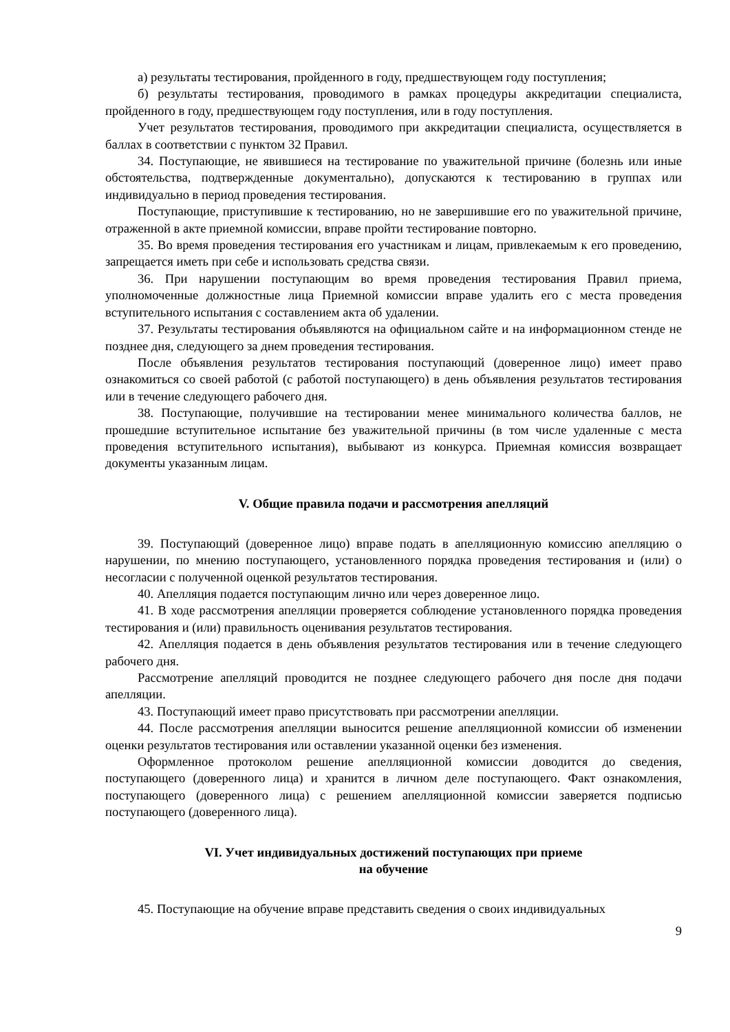а) результаты тестирования, пройденного в году, предшествующем году поступления;
б) результаты тестирования, проводимого в рамках процедуры аккредитации специалиста, пройденного в году, предшествующем году поступления, или в году поступления.
Учет результатов тестирования, проводимого при аккредитации специалиста, осуществляется в баллах в соответствии с пунктом 32 Правил.
34. Поступающие, не явившиеся на тестирование по уважительной причине (болезнь или иные обстоятельства, подтвержденные документально), допускаются к тестированию в группах или индивидуально в период проведения тестирования.
Поступающие, приступившие к тестированию, но не завершившие его по уважительной причине, отраженной в акте приемной комиссии, вправе пройти тестирование повторно.
35. Во время проведения тестирования его участникам и лицам, привлекаемым к его проведению, запрещается иметь при себе и использовать средства связи.
36. При нарушении поступающим во время проведения тестирования Правил приема, уполномоченные должностные лица Приемной комиссии вправе удалить его с места проведения вступительного испытания с составлением акта об удалении.
37. Результаты тестирования объявляются на официальном сайте и на информационном стенде не позднее дня, следующего за днем проведения тестирования.
После объявления результатов тестирования поступающий (доверенное лицо) имеет право ознакомиться со своей работой (с работой поступающего) в день объявления результатов тестирования или в течение следующего рабочего дня.
38. Поступающие, получившие на тестировании менее минимального количества баллов, не прошедшие вступительное испытание без уважительной причины (в том числе удаленные с места проведения вступительного испытания), выбывают из конкурса. Приемная комиссия возвращает документы указанным лицам.
V. Общие правила подачи и рассмотрения апелляций
39. Поступающий (доверенное лицо) вправе подать в апелляционную комиссию апелляцию о нарушении, по мнению поступающего, установленного порядка проведения тестирования и (или) о несогласии с полученной оценкой результатов тестирования.
40. Апелляция подается поступающим лично или через доверенное лицо.
41. В ходе рассмотрения апелляции проверяется соблюдение установленного порядка проведения тестирования и (или) правильность оценивания результатов тестирования.
42. Апелляция подается в день объявления результатов тестирования или в течение следующего рабочего дня.
Рассмотрение апелляций проводится не позднее следующего рабочего дня после дня подачи апелляции.
43. Поступающий имеет право присутствовать при рассмотрении апелляции.
44. После рассмотрения апелляции выносится решение апелляционной комиссии об изменении оценки результатов тестирования или оставлении указанной оценки без изменения.
Оформленное протоколом решение апелляционной комиссии доводится до сведения, поступающего (доверенного лица) и хранится в личном деле поступающего. Факт ознакомления, поступающего (доверенного лица) с решением апелляционной комиссии заверяется подписью поступающего (доверенного лица).
VI. Учет индивидуальных достижений поступающих при приеме
на обучение
45. Поступающие на обучение вправе представить сведения о своих индивидуальных
9